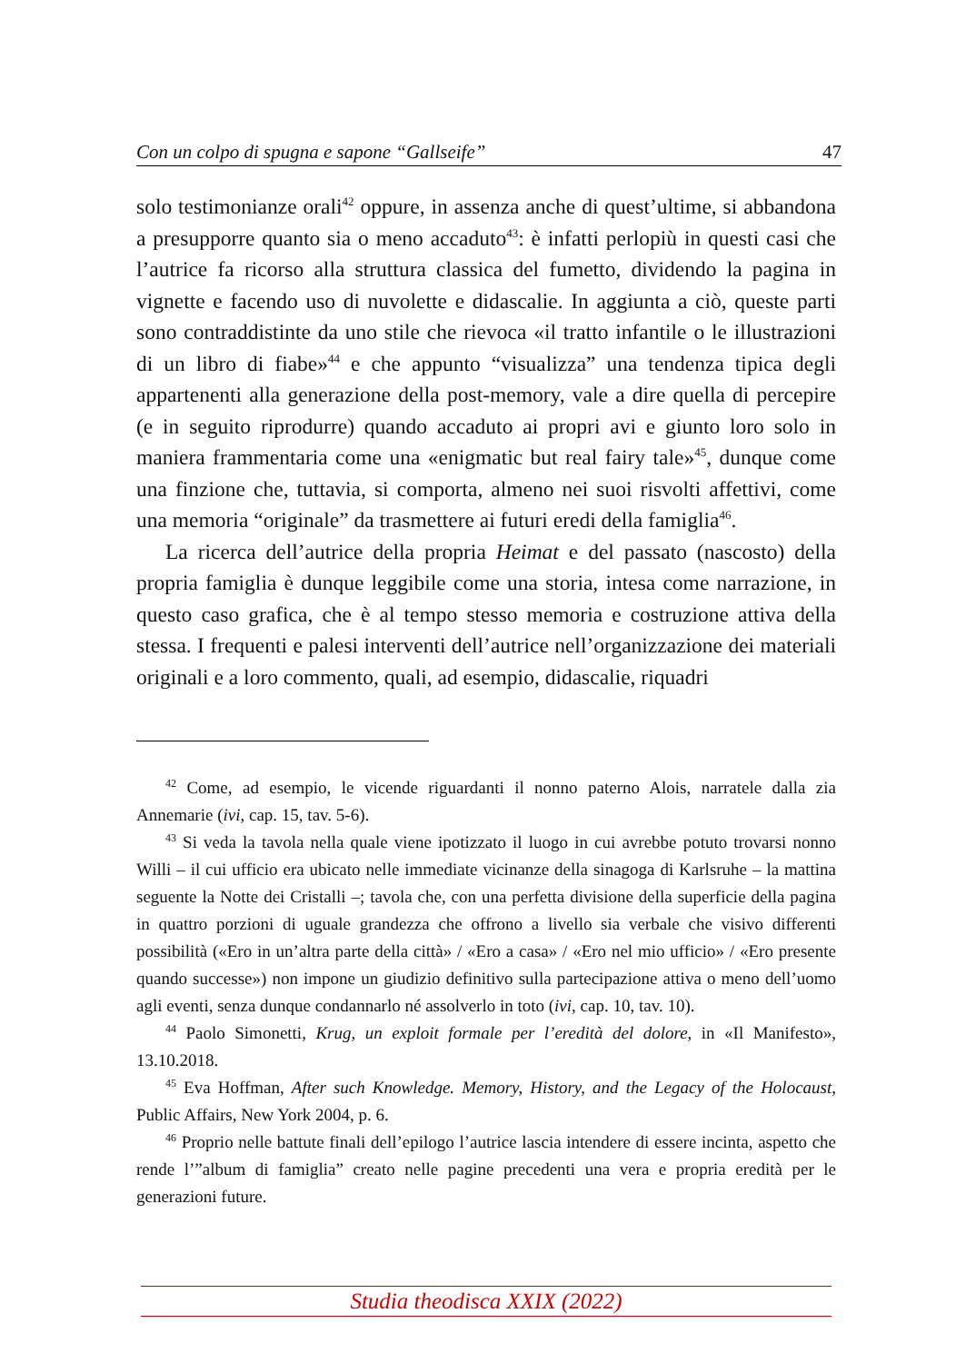Con un colpo di spugna e sapone “Gallseife” 47
solo testimonianze orali<sup>42</sup> oppure, in assenza anche di quest’ultime, si abbandona a presupporre quanto sia o meno accaduto<sup>43</sup>: è infatti perlopiù in questi casi che l’autrice fa ricorso alla struttura classica del fumetto, dividendo la pagina in vignette e facendo uso di nuvolette e didascalie. In aggiunta a ciò, queste parti sono contraddistinte da uno stile che rievoca «il tratto infantile o le illustrazioni di un libro di fiabe»<sup>44</sup> e che appunto “visualizza” una tendenza tipica degli appartenenti alla generazione della post-memory, vale a dire quella di percepire (e in seguito riprodurre) quando accaduto ai propri avi e giunto loro solo in maniera frammentaria come una «enigmatic but real fairy tale»<sup>45</sup>, dunque come una finzione che, tuttavia, si comporta, almeno nei suoi risvolti affettivi, come una memoria “originale” da trasmettere ai futuri eredi della famiglia<sup>46</sup>.
La ricerca dell’autrice della propria Heimat e del passato (nascosto) della propria famiglia è dunque leggibile come una storia, intesa come narrazione, in questo caso grafica, che è al tempo stesso memoria e costruzione attiva della stessa. I frequenti e palesi interventi dell’autrice nell’organizzazione dei materiali originali e a loro commento, quali, ad esempio, didascalie, riquadri
<sup>42</sup> Come, ad esempio, le vicende riguardanti il nonno paterno Alois, narratele dalla zia Annemarie (ivi, cap. 15, tav. 5-6).
<sup>43</sup> Si veda la tavola nella quale viene ipotizzato il luogo in cui avrebbe potuto trovarsi nonno Willi – il cui ufficio era ubicato nelle immediate vicinanze della sinagoga di Karlsruhe – la mattina seguente la Notte dei Cristalli –; tavola che, con una perfetta divisione della superficie della pagina in quattro porzioni di uguale grandezza che offrono a livello sia verbale che visivo differenti possibilità («Ero in un’altra parte della città» / «Ero a casa» / «Ero nel mio ufficio» / «Ero presente quando successe») non impone un giudizio definitivo sulla partecipazione attiva o meno dell’uomo agli eventi, senza dunque condannarlo né assolverlo in toto (ivi, cap. 10, tav. 10).
<sup>44</sup> Paolo Simonetti, Krug, un exploit formale per l’eredità del dolore, in «Il Manifesto», 13.10.2018.
<sup>45</sup> Eva Hoffman, After such Knowledge. Memory, History, and the Legacy of the Holocaust, Public Affairs, New York 2004, p. 6.
<sup>46</sup> Proprio nelle battute finali dell’epilogo l’autrice lascia intendere di essere incinta, aspetto che rende l’”album di famiglia” creato nelle pagine precedenti una vera e propria eredità per le generazioni future.
Studia theodisca XXIX (2022)